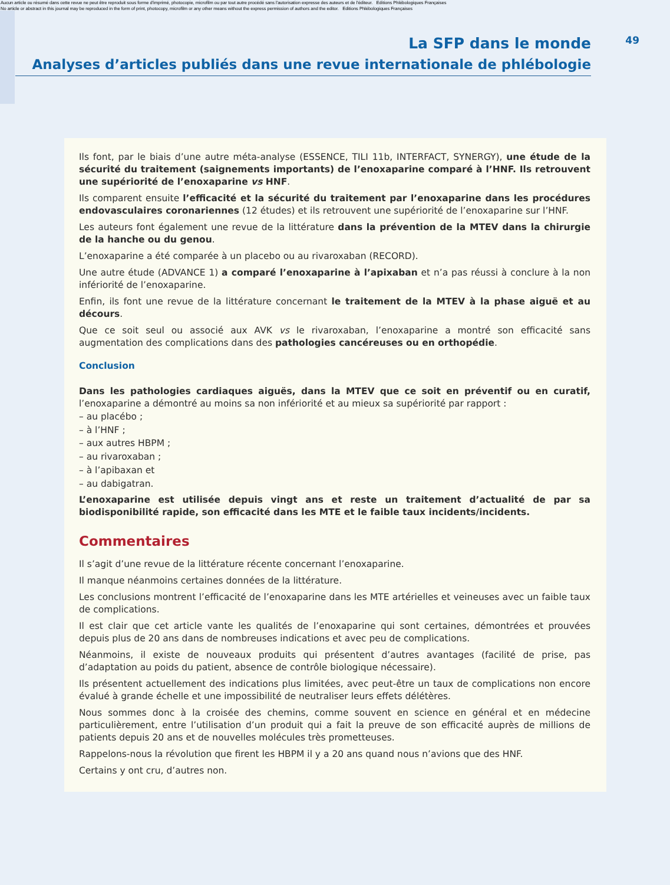Aucun article ou résumé dans cette revue ne peut être reproduit sous forme d'imprimé, photocopie, microfilm ou par tout autre procédé sans l'autorisation expresse des auteurs et de l'éditeur. Editions Phlébologiques Françaises
No article or abstract in this journal may be reproduced in the form of print, photocopy, microfilm or any other means without the express permission of authors and the editor. Editions Phlébologiques Françaises
49
La SFP dans le monde
Analyses d’articles publiés dans une revue internationale de phlébologie
Ils font, par le biais d’une autre méta-analyse (ESSENCE, TILI 11b, INTERFACT, SYNERGY), une étude de la sécurité du traitement (saignements importants) de l’enoxaparine comparé à l’HNF. Ils retrouvent une supériorité de l’enoxaparine vs HNF.
Ils comparent ensuite l’efficacité et la sécurité du traitement par l’enoxaparine dans les procédures endovasculaires coronariennes (12 études) et ils retrouvent une supériorité de l’enoxaparine sur l’HNF.
Les auteurs font également une revue de la littérature dans la prévention de la MTEV dans la chirurgie de la hanche ou du genou.
L’enoxaparine a été comparée à un placebo ou au rivaroxaban (RECORD).
Une autre étude (ADVANCE 1) a comparé l’enoxaparine à l’apixaban et n’a pas réussi à conclure à la non infériorité de l’enoxaparine.
Enfin, ils font une revue de la littérature concernant le traitement de la MTEV à la phase aiguë et au décours.
Que ce soit seul ou associé aux AVK vs le rivaroxaban, l’enoxaparine a montré son efficacité sans augmentation des complications dans des pathologies cancéreuses ou en orthopédie.
Conclusion
Dans les pathologies cardiaques aiguës, dans la MTEV que ce soit en préventif ou en curatif, l’enoxaparine a démontré au moins sa non infériorité et au mieux sa supériorité par rapport :
– au placébo ;
– à l’HNF ;
– aux autres HBPM ;
– au rivaroxaban ;
– à l’apibaxan et
– au dabigatran.
L’enoxaparine est utilisée depuis vingt ans et reste un traitement d’actualité de par sa biodisponibilité rapide, son efficacité dans les MTE et le faible taux incidents/incidents.
Commentaires
Il s’agit d’une revue de la littérature récente concernant l’enoxaparine.
Il manque néanmoins certaines données de la littérature.
Les conclusions montrent l’efficacité de l’enoxaparine dans les MTE artérielles et veineuses avec un faible taux de complications.
Il est clair que cet article vante les qualités de l’enoxaparine qui sont certaines, démontrées et prouvées depuis plus de 20 ans dans de nombreuses indications et avec peu de complications.
Néanmoins, il existe de nouveaux produits qui présentent d’autres avantages (facilité de prise, pas d’adaptation au poids du patient, absence de contrôle biologique nécessaire).
Ils présentent actuellement des indications plus limitées, avec peut-être un taux de complications non encore évalué à grande échelle et une impossibilité de neutraliser leurs effets délétères.
Nous sommes donc à la croisée des chemins, comme souvent en science en général et en médecine particulièrement, entre l’utilisation d’un produit qui a fait la preuve de son efficacité auprès de millions de patients depuis 20 ans et de nouvelles molécules très prometteuses.
Rappelons-nous la révolution que firent les HBPM il y a 20 ans quand nous n’avions que des HNF.
Certains y ont cru, d’autres non.